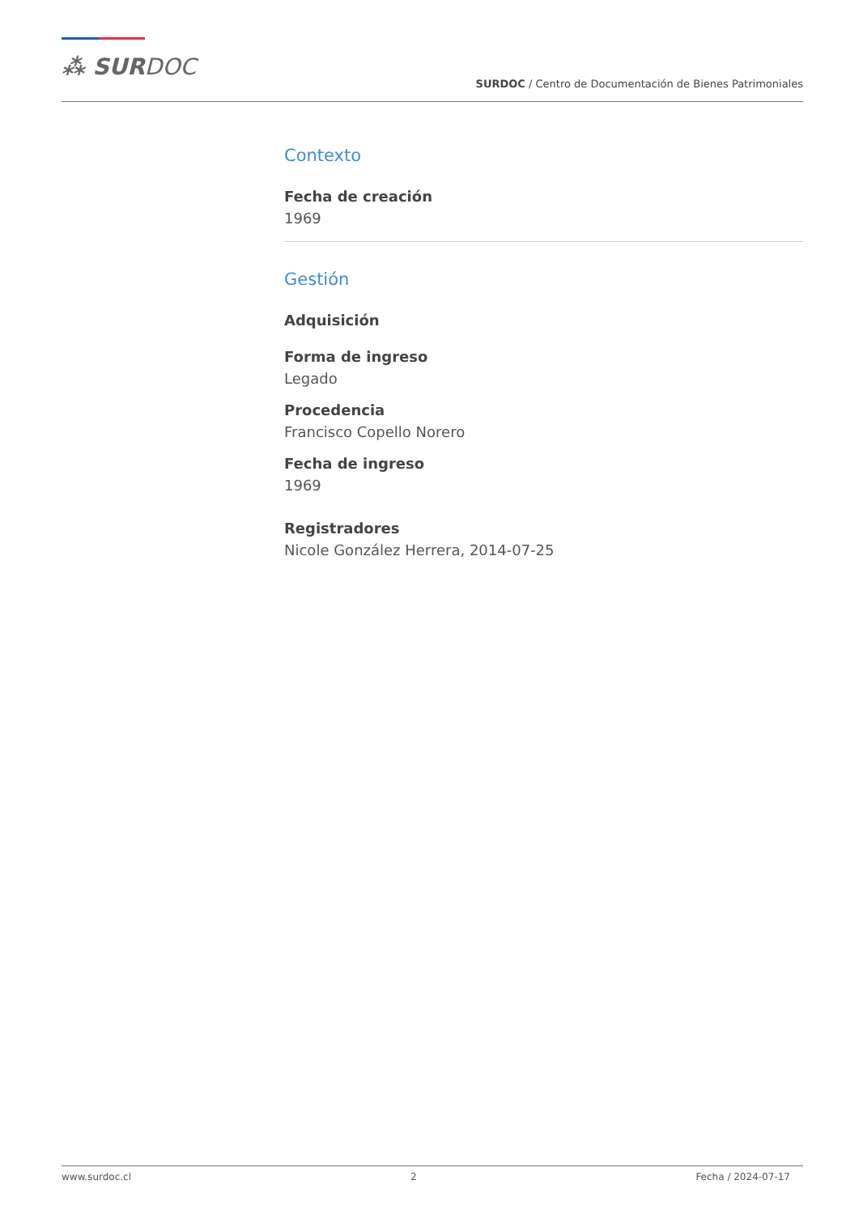⁂ SURDOC
SURDOC / Centro de Documentación de Bienes Patrimoniales
Contexto
Fecha de creación
1969
Gestión
Adquisición
Forma de ingreso
Legado
Procedencia
Francisco Copello Norero
Fecha de ingreso
1969
Registradores
Nicole González Herrera, 2014-07-25
www.surdoc.cl 2 Fecha / 2024-07-17